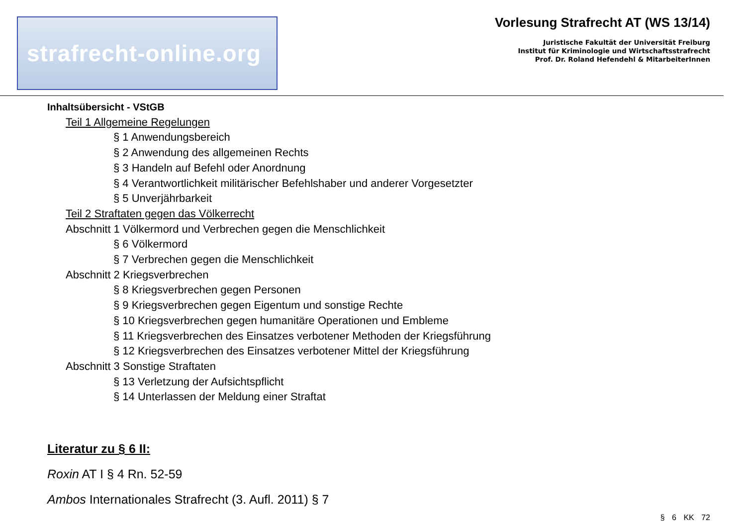strafrecht-online.org
Vorlesung Strafrecht AT (WS 13/14)
Juristische Fakultät der Universität Freiburg
Institut für Kriminologie und Wirtschaftsstrafrecht
Prof. Dr. Roland Hefendehl & MitarbeiterInnen
Inhaltsübersicht - VStGB
Teil 1 Allgemeine Regelungen
§ 1 Anwendungsbereich
§ 2 Anwendung des allgemeinen Rechts
§ 3 Handeln auf Befehl oder Anordnung
§ 4 Verantwortlichkeit militärischer Befehlshaber und anderer Vorgesetzter
§ 5 Unverjährbarkeit
Teil 2 Straftaten gegen das Völkerrecht
Abschnitt 1 Völkermord und Verbrechen gegen die Menschlichkeit
§ 6 Völkermord
§ 7 Verbrechen gegen die Menschlichkeit
Abschnitt 2 Kriegsverbrechen
§ 8 Kriegsverbrechen gegen Personen
§ 9 Kriegsverbrechen gegen Eigentum und sonstige Rechte
§ 10 Kriegsverbrechen gegen humanitäre Operationen und Embleme
§ 11 Kriegsverbrechen des Einsatzes verbotener Methoden der Kriegsführung
§ 12 Kriegsverbrechen des Einsatzes verbotener Mittel der Kriegsführung
Abschnitt 3 Sonstige Straftaten
§ 13 Verletzung der Aufsichtspflicht
§ 14 Unterlassen der Meldung einer Straftat
Literatur zu § 6 II:
Roxin AT I § 4 Rn. 52-59
Ambos Internationales Strafrecht (3. Aufl. 2011) § 7
§ 6 KK 72